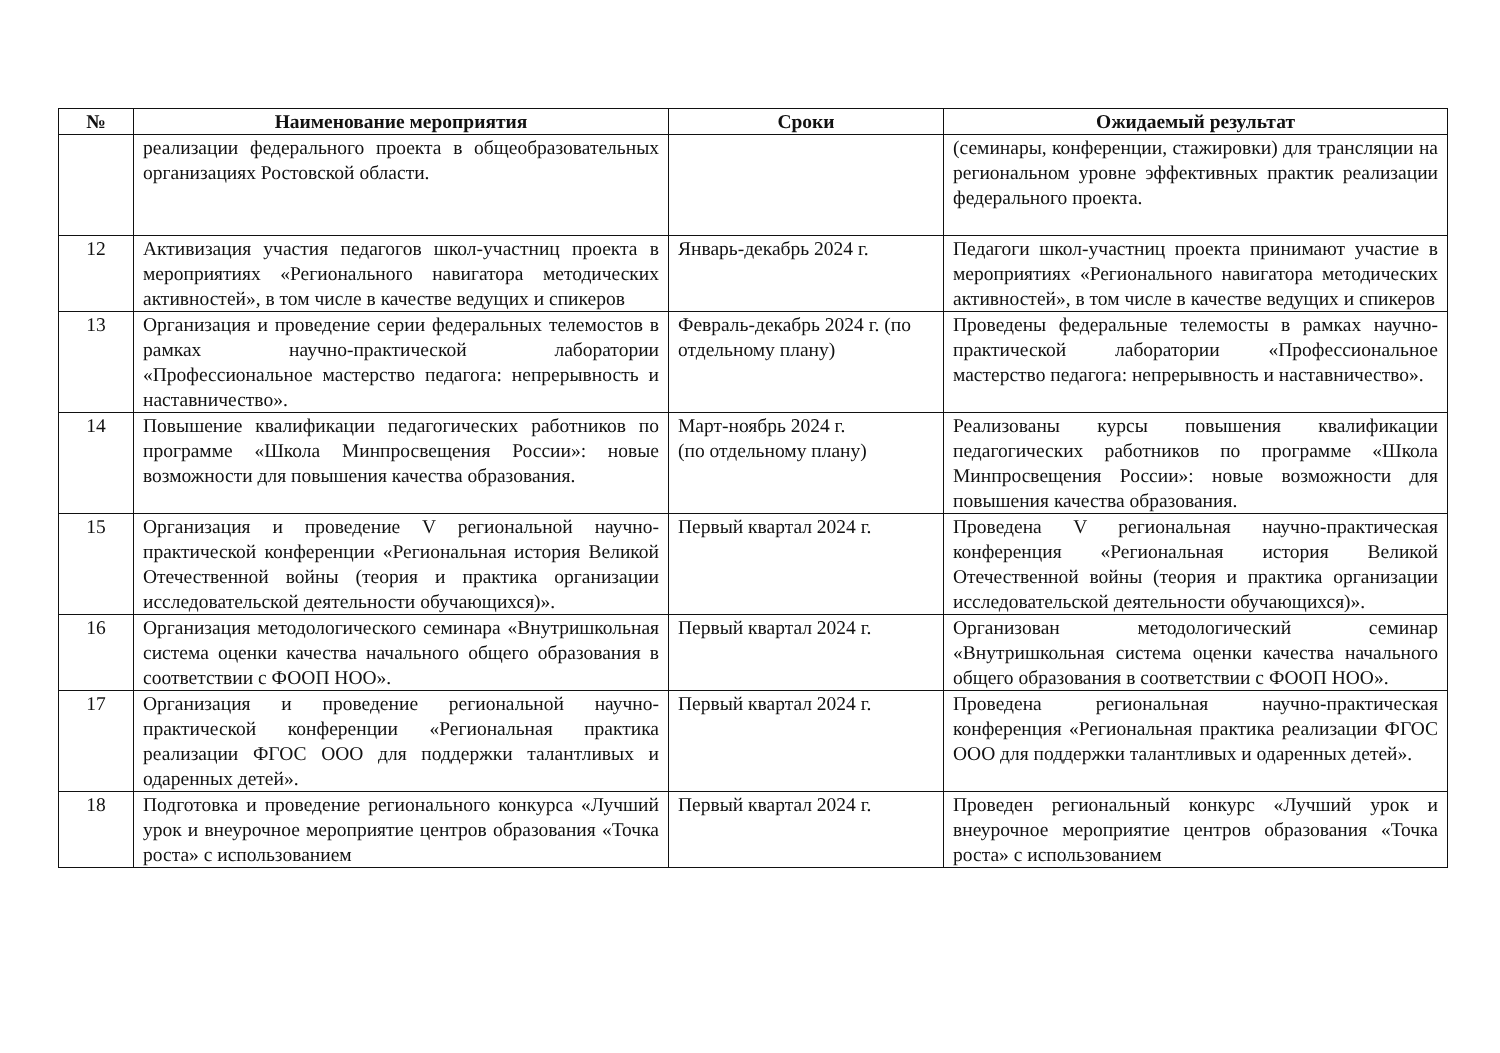| № | Наименование мероприятия | Сроки | Ожидаемый результат |
| --- | --- | --- | --- |
| | реализации федерального проекта в общеобразовательных организациях Ростовской области. | | (семинары, конференции, стажировки) для трансляции на региональном уровне эффективных практик реализации федерального проекта. |
| 12 | Активизация участия педагогов школ-участниц проекта в мероприятиях «Регионального навигатора методических активностей», в том числе в качестве ведущих и спикеров | Январь-декабрь 2024 г. | Педагоги школ-участниц проекта принимают участие в мероприятиях «Регионального навигатора методических активностей», в том числе в качестве ведущих и спикеров |
| 13 | Организация и проведение серии федеральных телемостов в рамках научно-практической лаборатории «Профессиональное мастерство педагога: непрерывность и наставничество». | Февраль-декабрь 2024 г. (по отдельному плану) | Проведены федеральные телемосты в рамках научно-практической лаборатории «Профессиональное мастерство педагога: непрерывность и наставничество». |
| 14 | Повышение квалификации педагогических работников по программе «Школа Минпросвещения России»: новые возможности для повышения качества образования. | Март-ноябрь 2024 г. (по отдельному плану) | Реализованы курсы повышения квалификации педагогических работников по программе «Школа Минпросвещения России»: новые возможности для повышения качества образования. |
| 15 | Организация и проведение V региональной научно-практической конференции «Региональная история Великой Отечественной войны (теория и практика организации исследовательской деятельности обучающихся)». | Первый квартал 2024 г. | Проведена V региональная научно-практическая конференция «Региональная история Великой Отечественной войны (теория и практика организации исследовательской деятельности обучающихся)». |
| 16 | Организация методологического семинара «Внутришкольная система оценки качества начального общего образования в соответствии с ФООП НОО». | Первый квартал 2024 г. | Организован методологический семинар «Внутришкольная система оценки качества начального общего образования в соответствии с ФООП НОО». |
| 17 | Организация и проведение региональной научно-практической конференции «Региональная практика реализации ФГОС ООО для поддержки талантливых и одаренных детей». | Первый квартал 2024 г. | Проведена региональная научно-практическая конференция «Региональная практика реализации ФГОС ООО для поддержки талантливых и одаренных детей». |
| 18 | Подготовка и проведение регионального конкурса «Лучший урок и внеурочное мероприятие центров образования «Точка роста» с использованием | Первый квартал 2024 г. | Проведен региональный конкурс «Лучший урок и внеурочное мероприятие центров образования «Точка роста» с использованием |